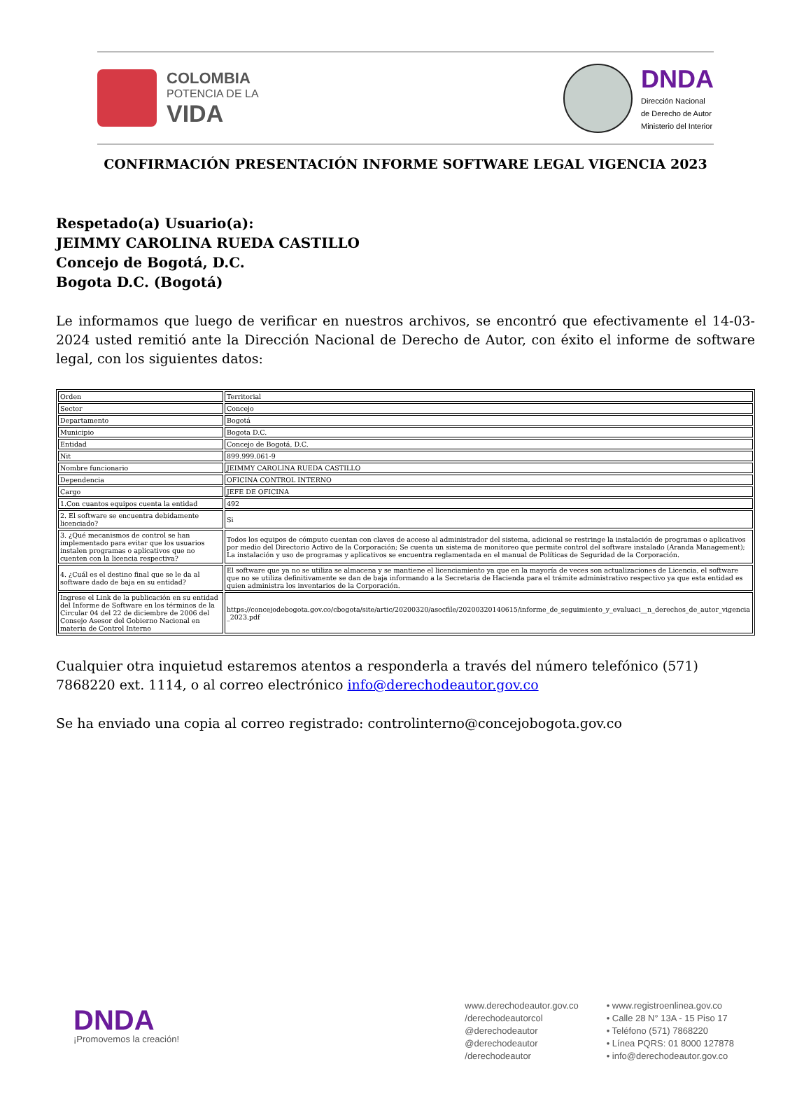COLOMBIA
POTENCIA DE LA
VIDA
DNDA
Dirección Nacional
de Derecho de Autor
Ministerio del Interior
CONFIRMACIÓN PRESENTACIÓN INFORME SOFTWARE LEGAL VIGENCIA 2023
Respetado(a) Usuario(a):
JEIMMY CAROLINA RUEDA CASTILLO
Concejo de Bogotá, D.C.
Bogota D.C. (Bogotá)
Le informamos que luego de verificar en nuestros archivos, se encontró que efectivamente el 14-03-2024 usted remitió ante la Dirección Nacional de Derecho de Autor, con éxito el informe de software legal, con los siguientes datos:
| Orden | Territorial |
| Sector | Concejo |
| Departamento | Bogotá |
| Municipio | Bogota D.C. |
| Entidad | Concejo de Bogotá, D.C. |
| Nit | 899.999.061-9 |
| Nombre funcionario | JEIMMY CAROLINA RUEDA CASTILLO |
| Dependencia | OFICINA CONTROL INTERNO |
| Cargo | JEFE DE OFICINA |
| 1.Con cuantos equipos cuenta la entidad | 492 |
| 2. El software se encuentra debidamente licenciado? | Si |
| 3. ¿Qué mecanismos de control se han implementado para evitar que los usuarios instalen programas o aplicativos que no cuenten con la licencia respectiva? | Todos los equipos de cómputo cuentan con claves de acceso al administrador del sistema, adicional se restringe la instalación de programas o aplicativos por medio del Directorio Activo de la Corporación; Se cuenta un sistema de monitoreo que permite control del software instalado (Aranda Management); La instalación y uso de programas y aplicativos se encuentra reglamentada en el manual de Políticas de Seguridad de la Corporación. |
| 4. ¿Cuál es el destino final que se le da al software dado de baja en su entidad? | El software que ya no se utiliza se almacena y se mantiene el licenciamiento ya que en la mayoría de veces son actualizaciones de Licencia, el software que no se utiliza definitivamente se dan de baja informando a la Secretaria de Hacienda para el trámite administrativo respectivo ya que esta entidad es quien administra los inventarios de la Corporación. |
| Ingrese el Link de la publicación en su entidad del Informe de Software en los términos de la Circular 04 del 22 de diciembre de 2006 del Consejo Asesor del Gobierno Nacional en materia de Control Interno | https://concejodebogota.gov.co/cbogota/site/artic/20200320/asocfile/20200320140615/informe_de_seguimiento_y_evaluaci__n_derechos_de_autor_vigencia_2023.pdf |
Cualquier otra inquietud estaremos atentos a responderla a través del número telefónico (571) 7868220 ext. 1114, o al correo electrónico info@derechodeautor.gov.co
Se ha enviado una copia al correo registrado: controlinterno@concejobogota.gov.co
DNDA
¡Promovemos la creación!
www.derechodeautor.gov.co
/derechodeautorcol
@derechodeautor
@derechodeautor
/derechodeautor
• www.registroenlinea.gov.co
• Calle 28 N° 13A - 15 Piso 17
• Teléfono (571) 7868220
• Línea PQRS: 01 8000 127878
• info@derechodeautor.gov.co